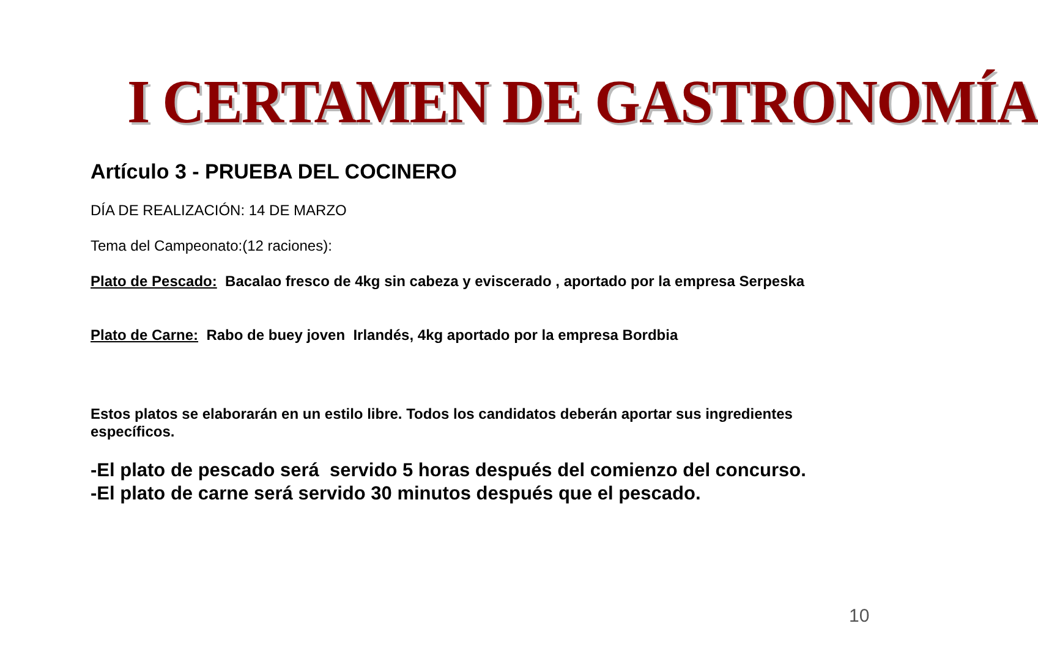I CERTAMEN DE GASTRONOMÍA
Artículo 3 - PRUEBA DEL COCINERO
DÍA DE REALIZACIÓN: 14 DE MARZO
Tema del Campeonato:(12 raciones):
Plato de Pescado: Bacalao fresco de 4kg sin cabeza y eviscerado , aportado por la empresa Serpeska
Plato de Carne: Rabo de buey joven Irlandés, 4kg aportado por la empresa Bordbia
Estos platos se elaborarán en un estilo libre. Todos los candidatos deberán aportar sus ingredientes específicos.
-El plato de pescado será servido 5 horas después del comienzo del concurso.
-El plato de carne será servido 30 minutos después que el pescado.
10